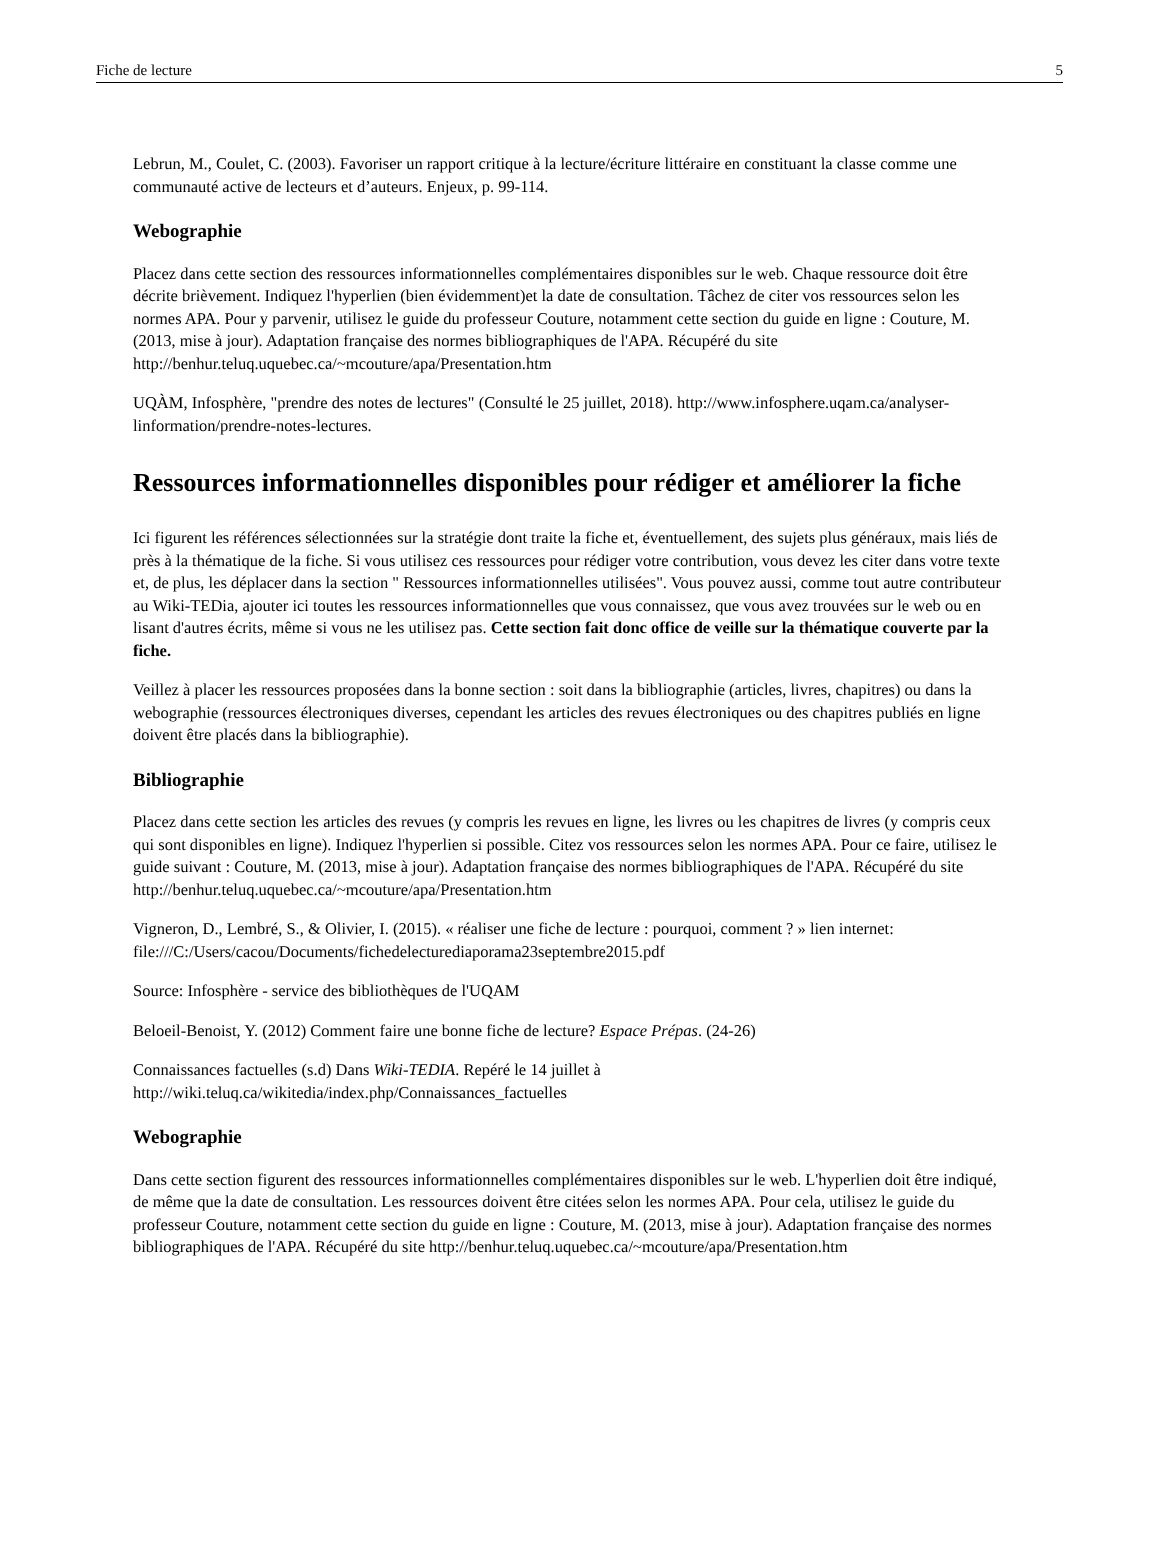Fiche de lecture 5
Lebrun, M., Coulet, C. (2003). Favoriser un rapport critique à la lecture/écriture littéraire en constituant la classe comme une communauté active de lecteurs et d’auteurs. Enjeux, p. 99-114.
Webographie
Placez dans cette section des ressources informationnelles complémentaires disponibles sur le web. Chaque ressource doit être décrite brièvement. Indiquez l'hyperlien (bien évidemment)et la date de consultation. Tâchez de citer vos ressources selon les normes APA. Pour y parvenir, utilisez le guide du professeur Couture, notamment cette section du guide en ligne : Couture, M. (2013, mise à jour). Adaptation française des normes bibliographiques de l'APA. Récupéré du site http://benhur.teluq.uquebec.ca/~mcouture/apa/Presentation.htm
UQÀM, Infosphère, "prendre des notes de lectures" (Consulté le 25 juillet, 2018). http://www.infosphere.uqam.ca/analyser-linformation/prendre-notes-lectures.
Ressources informationnelles disponibles pour rédiger et améliorer la fiche
Ici figurent les références sélectionnées sur la stratégie dont traite la fiche et, éventuellement, des sujets plus généraux, mais liés de près à la thématique de la fiche. Si vous utilisez ces ressources pour rédiger votre contribution, vous devez les citer dans votre texte et, de plus, les déplacer dans la section " Ressources informationnelles utilisées". Vous pouvez aussi, comme tout autre contributeur au Wiki-TEDia, ajouter ici toutes les ressources informationnelles que vous connaissez, que vous avez trouvées sur le web ou en lisant d'autres écrits, même si vous ne les utilisez pas. Cette section fait donc office de veille sur la thématique couverte par la fiche.
Veillez à placer les ressources proposées dans la bonne section : soit dans la bibliographie (articles, livres, chapitres) ou dans la webographie (ressources électroniques diverses, cependant les articles des revues électroniques ou des chapitres publiés en ligne doivent être placés dans la bibliographie).
Bibliographie
Placez dans cette section les articles des revues (y compris les revues en ligne, les livres ou les chapitres de livres (y compris ceux qui sont disponibles en ligne). Indiquez l'hyperlien si possible. Citez vos ressources selon les normes APA. Pour ce faire, utilisez le guide suivant : Couture, M. (2013, mise à jour). Adaptation française des normes bibliographiques de l'APA. Récupéré du site http://benhur.teluq.uquebec.ca/~mcouture/apa/Presentation.htm
Vigneron, D., Lembré, S., & Olivier, I. (2015). « réaliser une fiche de lecture : pourquoi, comment ? » lien internet: file:///C:/Users/cacou/Documents/fichedelecturediaporama23septembre2015.pdf
Source: Infosphère - service des bibliothèques de l'UQAM
Beloeil-Benoist, Y. (2012) Comment faire une bonne fiche de lecture? Espace Prépas. (24-26)
Connaissances factuelles (s.d) Dans Wiki-TEDIA. Repéré le 14 juillet à http://wiki.teluq.ca/wikitedia/index.php/Connaissances_factuelles
Webographie
Dans cette section figurent des ressources informationnelles complémentaires disponibles sur le web. L'hyperlien doit être indiqué, de même que la date de consultation. Les ressources doivent être citées selon les normes APA. Pour cela, utilisez le guide du professeur Couture, notamment cette section du guide en ligne : Couture, M. (2013, mise à jour). Adaptation française des normes bibliographiques de l'APA. Récupéré du site http://benhur.teluq.uquebec.ca/~mcouture/apa/Presentation.htm